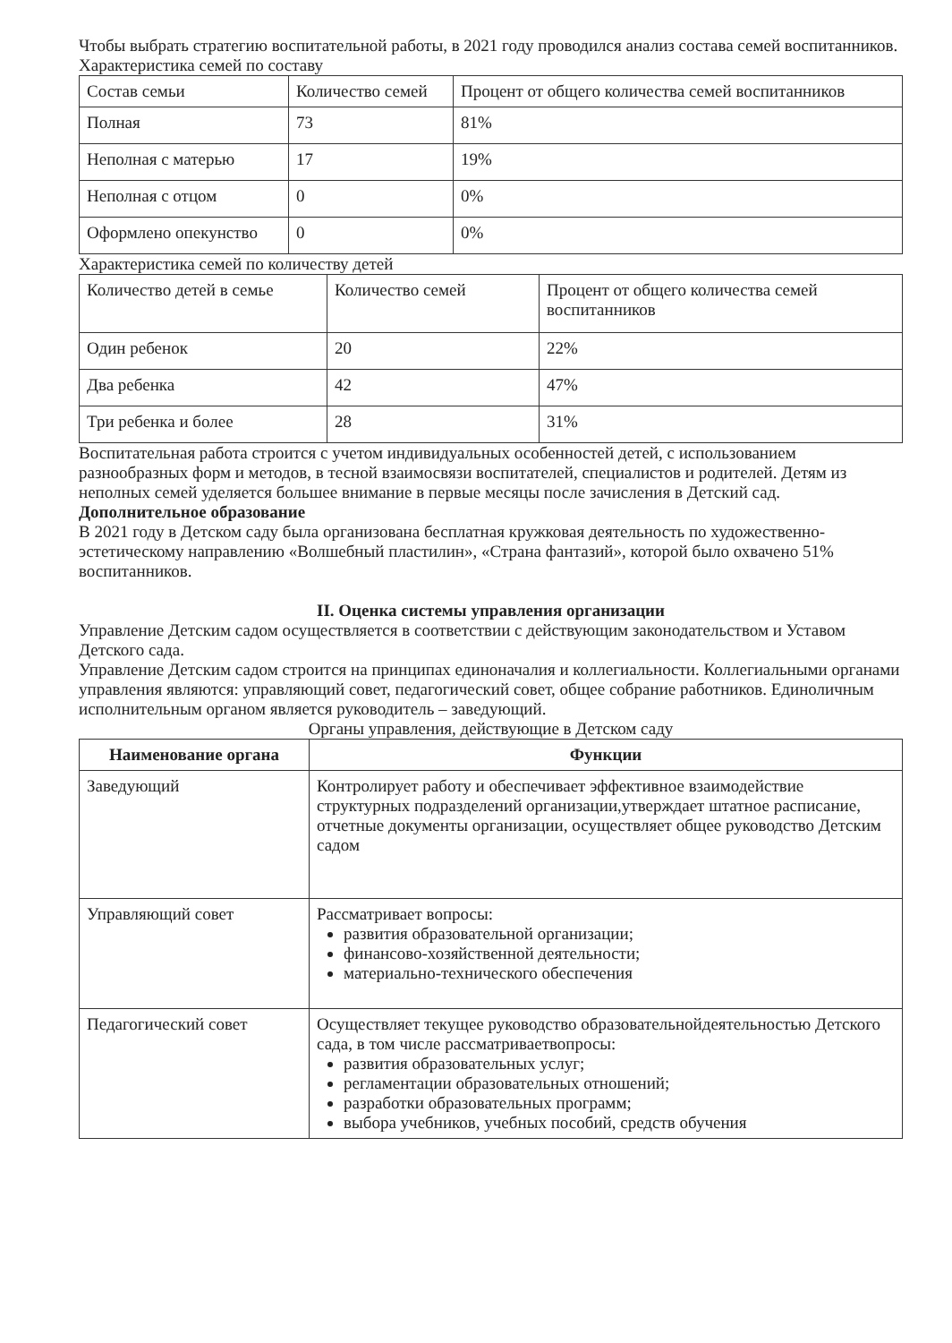Чтобы выбрать стратегию воспитательной работы, в 2021 году проводился анализ состава семей воспитанников.
Характеристика семей по составу
| Состав семьи | Количество семей | Процент от общего количества семей воспитанников |
| --- | --- | --- |
| Полная | 73 | 81% |
| Неполная с матерью | 17 | 19% |
| Неполная с отцом | 0 | 0% |
| Оформлено опекунство | 0 | 0% |
Характеристика семей по количеству детей
| Количество детей в семье | Количество семей | Процент от общего количества семей воспитанников |
| --- | --- | --- |
| Один ребенок | 20 | 22% |
| Два ребенка | 42 | 47% |
| Три ребенка и более | 28 | 31% |
Воспитательная работа строится с учетом индивидуальных особенностей детей, с использованием разнообразных форм и методов, в тесной взаимосвязи воспитателей, специалистов и родителей. Детям из неполных семей уделяется большее внимание в первые месяцы после зачисления в Детский сад.
Дополнительное образование
В 2021 году в Детском саду была организована бесплатная кружковая деятельность по художественно-эстетическому направлению «Волшебный пластилин», «Страна фантазий», которой было охвачено 51% воспитанников.
II. Оценка системы управления организации
Управление Детским садом осуществляется в соответствии с действующим законодательством и Уставом Детского сада.
Управление Детским садом строится на принципах единоначалия и коллегиальности. Коллегиальными органами управления являются: управляющий совет, педагогический совет, общее собрание работников. Единоличным исполнительным органом является руководитель – заведующий.
Органы управления, действующие в Детском саду
| Наименование органа | Функции |
| --- | --- |
| Заведующий | Контролирует работу и обеспечивает эффективное взаимодействие структурных подразделений организации,утверждает штатное расписание, отчетные документы организации, осуществляет общее руководство Детским садом |
| Управляющий совет | Рассматривает вопросы: развития образовательной организации; финансово-хозяйственной деятельности; материально-технического обеспечения |
| Педагогический совет | Осуществляет текущее руководство образовательнойдеятельностью Детского сада, в том числе рассматриваетвопросы: развития образовательных услуг; регламентации образовательных отношений; разработки образовательных программ; выбора учебников, учебных пособий, средств обучения |